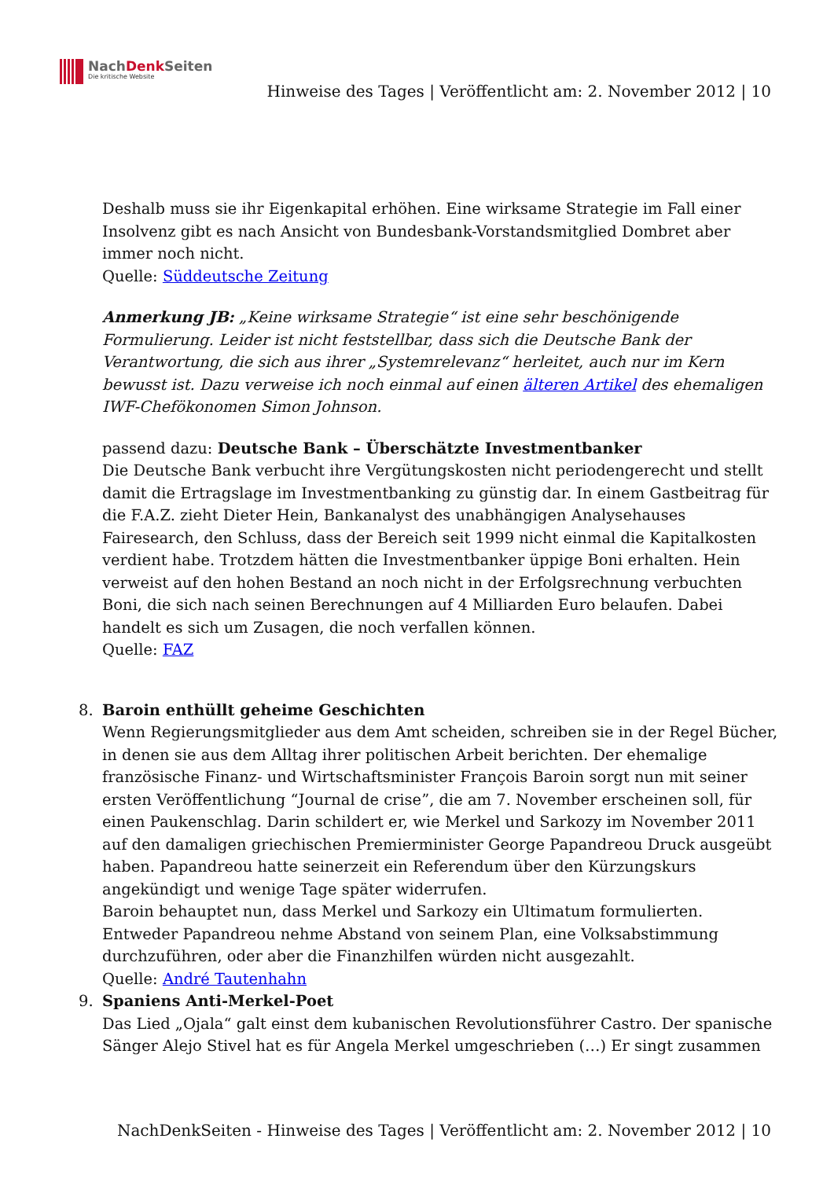NachDenk Seiten
Die kritische Website
Hinweise des Tages | Veröffentlicht am: 2. November 2012 | 10
Deshalb muss sie ihr Eigenkapital erhöhen. Eine wirksame Strategie im Fall einer Insolvenz gibt es nach Ansicht von Bundesbank-Vorstandsmitglied Dombret aber immer noch nicht.
Quelle: Süddeutsche Zeitung
Anmerkung JB: „Keine wirksame Strategie“ ist eine sehr beschönigende Formulierung. Leider ist nicht feststellbar, dass sich die Deutsche Bank der Verantwortung, die sich aus ihrer „Systemrelevanz“ herleitet, auch nur im Kern bewusst ist. Dazu verweise ich noch einmal auf einen älteren Artikel des ehemaligen IWF-Chefökonomen Simon Johnson.
passend dazu: Deutsche Bank – Überschätzte Investmentbanker
Die Deutsche Bank verbucht ihre Vergütungskosten nicht periodengerecht und stellt damit die Ertragslage im Investmentbanking zu günstig dar. In einem Gastbeitrag für die F.A.Z. zieht Dieter Hein, Bankanalyst des unabhängigen Analysehauses Fairesearch, den Schluss, dass der Bereich seit 1999 nicht einmal die Kapitalkosten verdient habe. Trotzdem hätten die Investmentbanker üppige Boni erhalten. Hein verweist auf den hohen Bestand an noch nicht in der Erfolgsrechnung verbuchten Boni, die sich nach seinen Berechnungen auf 4 Milliarden Euro belaufen. Dabei handelt es sich um Zusagen, die noch verfallen können.
Quelle: FAZ
8. Baroin enthüllt geheime Geschichten
Wenn Regierungsmitglieder aus dem Amt scheiden, schreiben sie in der Regel Bücher, in denen sie aus dem Alltag ihrer politischen Arbeit berichten. Der ehemalige französische Finanz- und Wirtschaftsminister François Baroin sorgt nun mit seiner ersten Veröffentlichung “Journal de crise”, die am 7. November erscheinen soll, für einen Paukenschlag. Darin schildert er, wie Merkel und Sarkozy im November 2011 auf den damaligen griechischen Premierminister George Papandreou Druck ausgeübt haben. Papandreou hatte seinerzeit ein Referendum über den Kürzungskurs angekündigt und wenige Tage später widerrufen.
Baroin behauptet nun, dass Merkel und Sarkozy ein Ultimatum formulierten. Entweder Papandreou nehme Abstand von seinem Plan, eine Volksabstimmung durchzuführen, oder aber die Finanzhilfen würden nicht ausgezahlt.
Quelle: André Tautenhahn
9. Spaniens Anti-Merkel-Poet
Das Lied „Ojala“ galt einst dem kubanischen Revolutionsführer Castro. Der spanische Sänger Alejo Stivel hat es für Angela Merkel umgeschrieben (…) Er singt zusammen
NachDenkSeiten - Hinweise des Tages | Veröffentlicht am: 2. November 2012 | 10